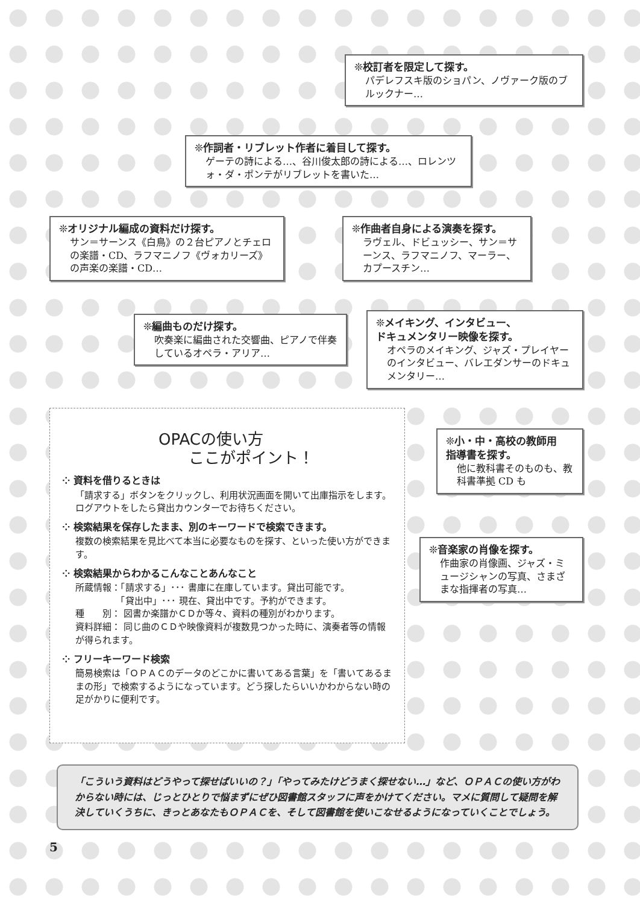❊校訂者を限定して探す。
パデレフスキ版のショパン、ノヴァーク版のブルックナー…
❊作詞者・リブレット作者に着目して探す。
ゲーテの詩による…、谷川俊太郎の詩による…、ロレンツォ・ダ・ポンテがリブレットを書いた…
❊オリジナル編成の資料だけ探す。
サン＝サーンス《白鳥》の２台ピアノとチェロの楽譜・CD、ラフマニノフ《ヴォカリーズ》の声楽の楽譜・CD…
❊作曲者自身による演奏を探す。
ラヴェル、ドビュッシー、サン＝サーンス、ラフマニノフ、マーラー、カプースチン…
❊編曲ものだけ探す。
吹奏楽に編曲された交響曲、ピアノで伴奏しているオペラ・アリア…
❊メイキング、インタビュー、
ドキュメンタリー映像を探す。
オペラのメイキング、ジャズ・プレイヤーのインタビュー、バレエダンサーのドキュメンタリー…
OPACの使い方
ここがポイント！
⁘ 資料を借りるときは
「請求する」ボタンをクリックし、利用状況画面を開いて出庫指示をします。ログアウトをしたら貸出カウンターでお待ちください。
⁘ 検索結果を保存したまま、別のキーワードで検索できます。
複数の検索結果を見比べて本当に必要なものを探す、といった使い方ができます。
⁘ 検索結果からわかるこんなことあんなこと
所蔵情報：「請求する」･･･ 書庫に在庫しています。貸出可能です。
　　　　　「貸出中」･･･ 現在、貸出中です。予約ができます。
種　　別： 図書か楽譜かＣＤか等々、資料の種別がわかります。
資料詳細： 同じ曲のＣＤや映像資料が複数見つかった時に、演奏者等の情報が得られます。
⁘ フリーキーワード検索
簡易検索は「ＯＰＡＣのデータのどこかに書いてある言葉」を「書いてあるままの形」で検索するようになっています。どう探したらいいかわからない時の足がかりに便利です。
❊小・中・高校の教師用
指導書を探す。
他に教科書そのものも、教科書準拠 CD も
❊音楽家の肖像を探す。
作曲家の肖像画、ジャズ・ミュージシャンの写真、さまざまな指揮者の写真…
「こういう資料はどうやって探せばいいの？」「やってみたけどうまく探せない…」など、ＯＰＡＣの使い方がわからない時には、じっとひとりで悩まずにぜひ図書館スタッフに声をかけてください。マメに質問して疑問を解決していくうちに、きっとあなたもＯＰＡＣを、そして図書館を使いこなせるようになっていくことでしょう。
5